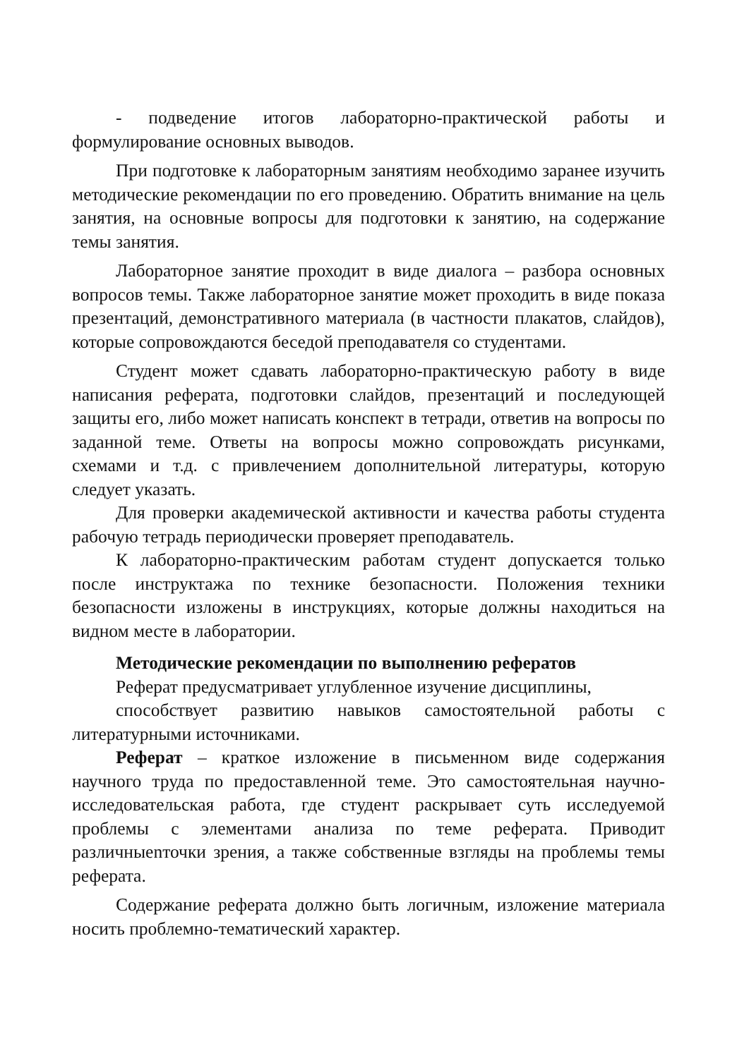- подведение итогов лабораторно-практической работы и формулирование основных выводов.
При подготовке к лабораторным занятиям необходимо заранее изучить методические рекомендации по его проведению. Обратить внимание на цель занятия, на основные вопросы для подготовки к занятию, на содержание темы занятия.
Лабораторное занятие проходит в виде диалога – разбора основных вопросов темы. Также лабораторное занятие может проходить в виде показа презентаций, демонстративного материала (в частности плакатов, слайдов), которые сопровождаются беседой преподавателя со студентами.
Студент может сдавать лабораторно-практическую работу в виде написания реферата, подготовки слайдов, презентаций и последующей защиты его, либо может написать конспект в тетради, ответив на вопросы по заданной теме. Ответы на вопросы можно сопровождать рисунками, схемами и т.д. с привлечением дополнительной литературы, которую следует указать.
Для проверки академической активности и качества работы студента рабочую тетрадь периодически проверяет преподаватель.
К лабораторно-практическим работам студент допускается только после инструктажа по технике безопасности. Положения техники безопасности изложены в инструкциях, которые должны находиться на видном месте в лаборатории.
Методические рекомендации по выполнению рефератов
Реферат предусматривает углубленное изучение дисциплины,
способствует развитию навыков самостоятельной работы с литературными источниками.
Реферат – краткое изложение в письменном виде содержания научного труда по предоставленной теме. Это самостоятельная научно-исследовательская работа, где студент раскрывает суть исследуемой проблемы с элементами анализа по теме реферата. Приводит различныеnточки зрения, а также собственные взгляды на проблемы темы реферата.
Содержание реферата должно быть логичным, изложение материала носить проблемно-тематический характер.